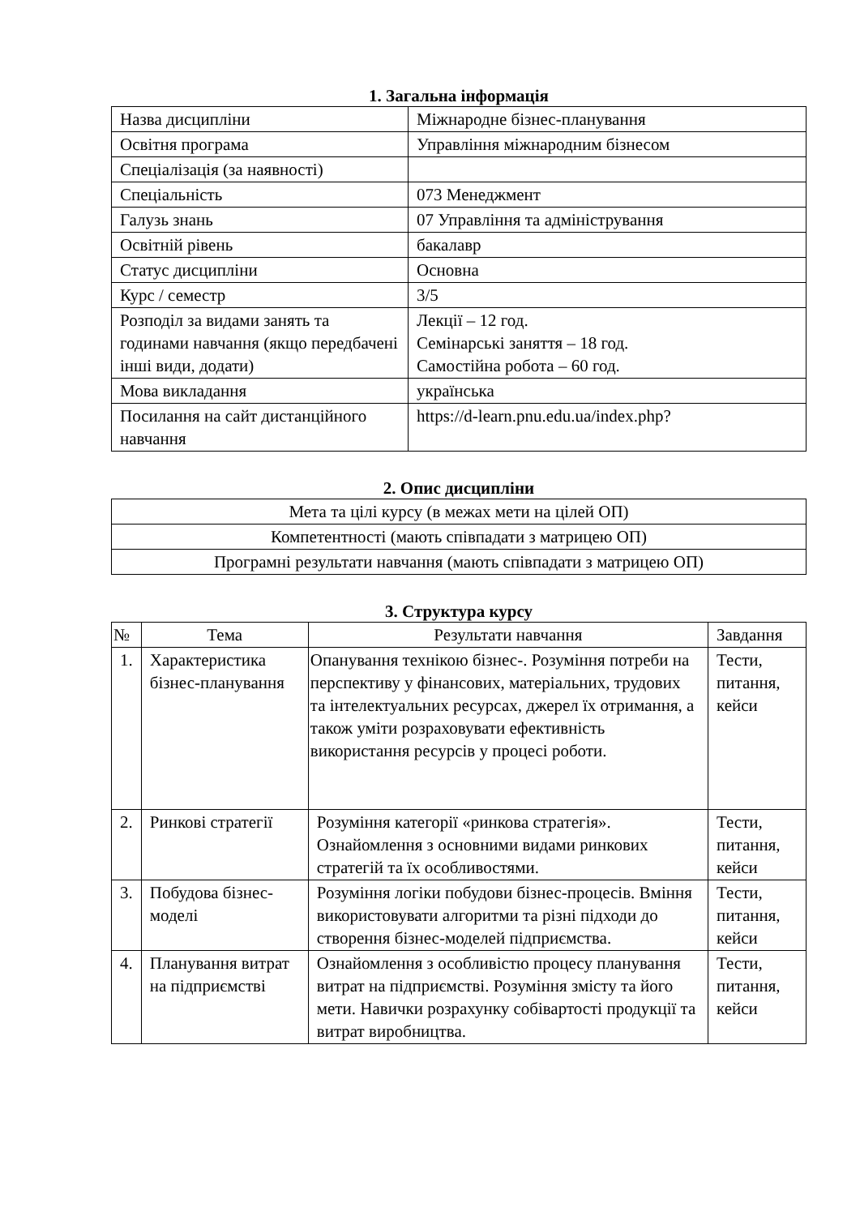1. Загальна інформація
| Назва дисципліни | Міжнародне бізнес-планування |
| Освітня програма | Управління міжнародним бізнесом |
| Спеціалізація (за наявності) | |
| Спеціальність | 073 Менеджмент |
| Галузь знань | 07 Управління та адміністрування |
| Освітній рівень | бакалавр |
| Статус дисципліни | Основна |
| Курс / семестр | 3/5 |
| Розподіл за видами занять та годинами навчання (якщо передбачені інші види, додати) | Лекції – 12 год. Семінарські заняття – 18 год. Самостійна робота – 60 год. |
| Мова викладання | українська |
| Посилання на сайт дистанційного навчання | https://d-learn.pnu.edu.ua/index.php? |
2. Опис дисципліни
| Мета та цілі курсу (в межах мети на цілей ОП) |
| Компетентності (мають співпадати з матрицею ОП) |
| Програмні результати навчання (мають співпадати з матрицею ОП) |
3. Структура курсу
| № | Тема | Результати навчання | Завдання |
| --- | --- | --- | --- |
| 1. | Характеристика бізнес-планування | Опанування технікою бізнес-. Розуміння потреби на перспективу у фінансових, матеріальних, трудових та інтелектуальних ресурсах, джерел їх отримання, а також уміти розраховувати ефективність використання ресурсів у процесі роботи. | Тести, питання, кейси |
| 2. | Ринкові стратегії | Розуміння категорії «ринкова стратегія». Ознайомлення з основними видами ринкових стратегій та їх особливостями. | Тести, питання, кейси |
| 3. | Побудова бізнес-моделі | Розуміння логіки побудови бізнес-процесів. Вміння використовувати алгоритми та різні підходи до створення бізнес-моделей підприємства. | Тести, питання, кейси |
| 4. | Планування витрат на підприємстві | Ознайомлення з особливістю процесу планування витрат на підприємстві. Розуміння змісту та його мети. Навички розрахунку собівартості продукції та витрат виробництва. | Тести, питання, кейси |